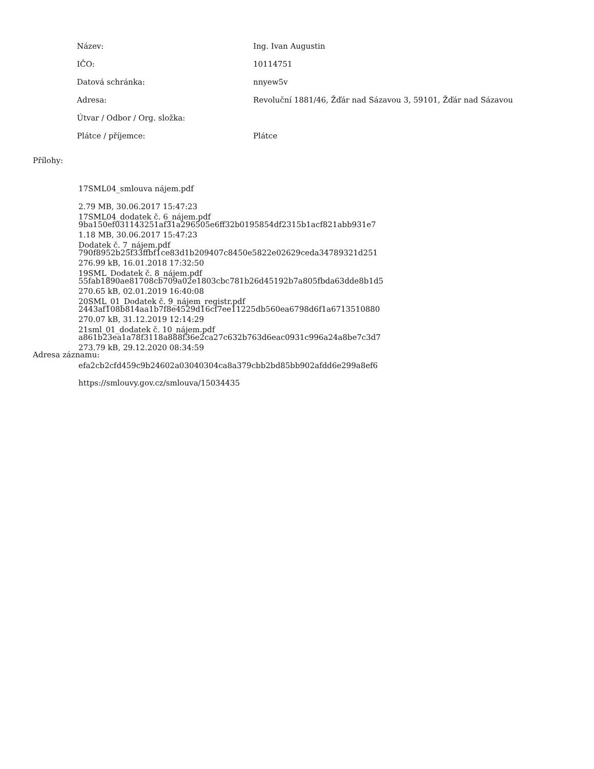| Název: | Ing. Ivan Augustin |
| IČO: | 10114751 |
| Datová schránka: | nnyew5v |
| Adresa: | Revoluční 1881/46, Žďár nad Sázavou 3, 59101, Žďár nad Sázavou |
| Útvar / Odbor / Org. složka: | |
| Plátce / příjemce: | Plátce |
Přílohy:
17SML04_smlouva nájem.pdf
2.79 MB, 30.06.2017 15:47:23
9ba150ef031143251af31a296505e6ff32b0195854df2315b1acf821abb931e7
17SML04_dodatek č. 6_nájem.pdf
1.18 MB, 30.06.2017 15:47:23
790f8952b25f33ffbf1ce83d1b209407c8450e5822e02629ceda34789321d251
Dodatek č. 7_nájem.pdf
276.99 kB, 16.01.2018 17:32:50
55fab1890ae81708cb709a02e1803cbc781b26d45192b7a805fbda63dde8b1d5
19SML_Dodatek č. 8_nájem.pdf
270.65 kB, 02.01.2019 16:40:08
2443af108b814aa1b7f8e4529d16cf7ee11225db560ea6798d6f1a6713510880
20SML_01_Dodatek č. 9_nájem_registr.pdf
270.07 kB, 31.12.2019 12:14:29
a861b23ea1a78f3118a888f36e2ca27c632b763d6eac0931c996a24a8be7c3d7
21sml_01_dodatek č. 10_nájem.pdf
273.79 kB, 29.12.2020 08:34:59
efa2cb2cfd459c9b24602a03040304ca8a379cbb2bd85bb902afdd6e299a8ef6
Adresa záznamu:
https://smlouvy.gov.cz/smlouva/15034435